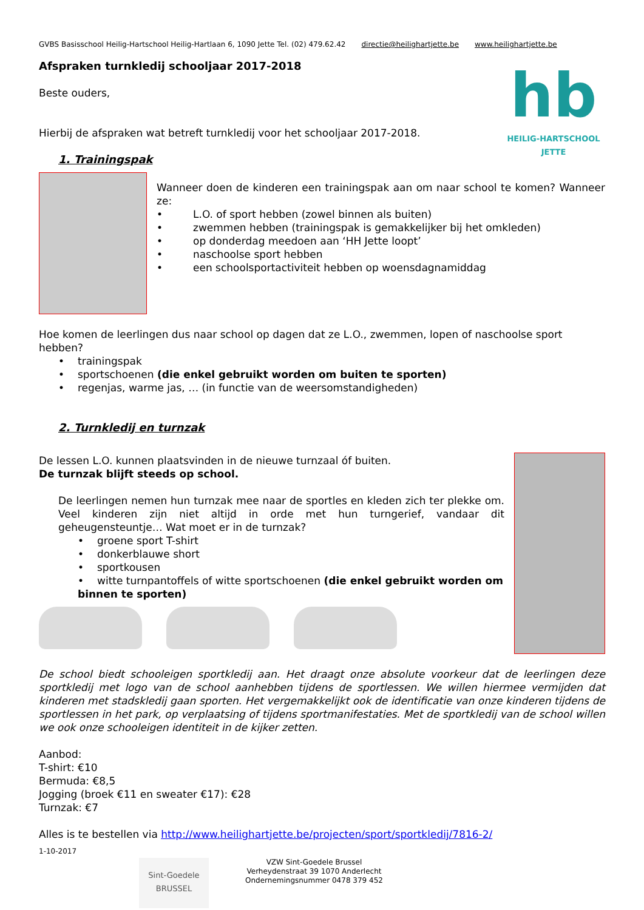GVBS Basisschool Heilig-Hartschool Heilig-Hartlaan 6, 1090 Jette Tel. (02) 479.62.42 directie@heilighartjette.be www.heilighartjette.be
Afspraken turnkledij schooljaar 2017-2018
Beste ouders,
Hierbij de afspraken wat betreft turnkledij voor het schooljaar 2017-2018.
1. Trainingspak
hb
HEILIG-HARTSCHOOL
JETTE
Wanneer doen de kinderen een trainingspak aan om naar school te komen? Wanneer ze:
• L.O. of sport hebben (zowel binnen als buiten)
• zwemmen hebben (trainingspak is gemakkelijker bij het omkleden)
• op donderdag meedoen aan ‘HH Jette loopt’
• naschoolse sport hebben
• een schoolsportactiviteit hebben op woensdagnamiddag
Hoe komen de leerlingen dus naar school op dagen dat ze L.O., zwemmen, lopen of naschoolse sport hebben?
• trainingspak
• sportschoenen (die enkel gebruikt worden om buiten te sporten)
• regenjas, warme jas, … (in functie van de weersomstandigheden)
2. Turnkledij en turnzak
De lessen L.O. kunnen plaatsvinden in de nieuwe turnzaal óf buiten.
De turnzak blijft steeds op school.
De leerlingen nemen hun turnzak mee naar de sportles en kleden zich ter plekke om. Veel kinderen zijn niet altijd in orde met hun turngerief, vandaar dit geheugensteuntje… Wat moet er in de turnzak?
• groene sport T-shirt
• donkerblauwe short
• sportkousen
• witte turnpantoffels of witte sportschoenen (die enkel gebruikt worden om binnen te sporten)
De school biedt schooleigen sportkledij aan. Het draagt onze absolute voorkeur dat de leerlingen deze sportkledij met logo van de school aanhebben tijdens de sportlessen. We willen hiermee vermijden dat kinderen met stadskledij gaan sporten. Het vergemakkelijkt ook de identificatie van onze kinderen tijdens de sportlessen in het park, op verplaatsing of tijdens sportmanifestaties. Met de sportkledij van de school willen we ook onze schooleigen identiteit in de kijker zetten.
Aanbod:
T-shirt: €10
Bermuda: €8,5
Jogging (broek €11 en sweater €17): €28
Turnzak: €7
Alles is te bestellen via http://www.heilighartjette.be/projecten/sport/sportkledij/7816-2/
1-10-2017
Sint-Goedele
BRUSSEL
VZW Sint-Goedele Brussel
Verheydenstraat 39 1070 Anderlecht
Ondernemingsnummer 0478 379 452